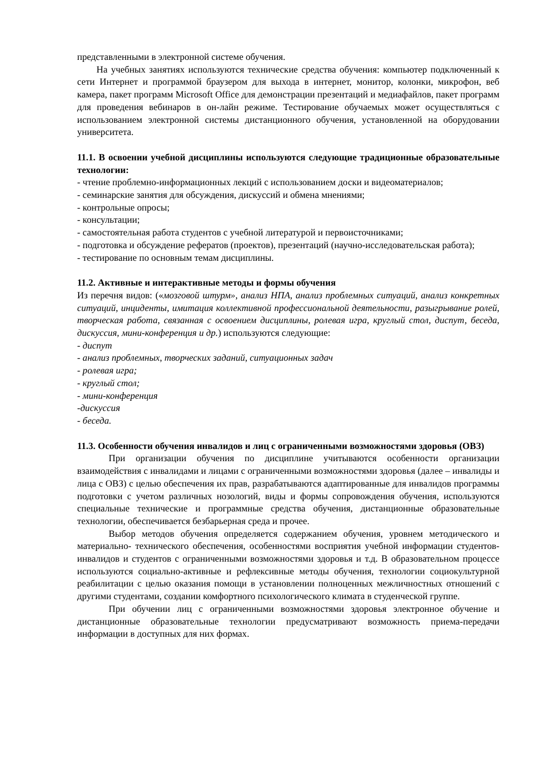представленными в электронной системе обучения.
На учебных занятиях используются технические средства обучения: компьютер подключенный к сети Интернет и программой браузером для выхода в интернет, монитор, колонки, микрофон, веб камера, пакет программ Microsoft Office для демонстрации презентаций и медиафайлов, пакет программ для проведения вебинаров в он-лайн режиме. Тестирование обучаемых может осуществляться с использованием электронной системы дистанционного обучения, установленной на оборудовании университета.
11.1. В освоении учебной дисциплины используются следующие традиционные образовательные технологии:
- чтение проблемно-информационных лекций с использованием доски и видеоматериалов;
- семинарские занятия для обсуждения, дискуссий и обмена мнениями;
- контрольные опросы;
- консультации;
- самостоятельная работа студентов с учебной литературой и первоисточниками;
- подготовка и обсуждение рефератов (проектов), презентаций (научно-исследовательская работа);
- тестирование по основным темам дисциплины.
11.2. Активные и интерактивные методы и формы обучения
Из перечня видов: («мозговой штурм», анализ НПА, анализ проблемных ситуаций, анализ конкретных ситуаций, инциденты, имитация коллективной профессиональной деятельности, разыгрывание ролей, творческая работа, связанная с освоением дисциплины, ролевая игра, круглый стол, диспут, беседа, дискуссия, мини-конференция и др.) используются следующие:
- диспут
- анализ проблемных, творческих заданий, ситуационных задач
- ролевая игра;
- круглый стол;
- мини-конференция
-дискуссия
- беседа.
11.3. Особенности обучения инвалидов и лиц с ограниченными возможностями здоровья (ОВЗ)
При организации обучения по дисциплине учитываются особенности организации взаимодействия с инвалидами и лицами с ограниченными возможностями здоровья (далее – инвалиды и лица с ОВЗ) с целью обеспечения их прав, разрабатываются адаптированные для инвалидов программы подготовки с учетом различных нозологий, виды и формы сопровождения обучения, используются специальные технические и программные средства обучения, дистанционные образовательные технологии, обеспечивается безбарьерная среда и прочее.
Выбор методов обучения определяется содержанием обучения, уровнем методического и материально- технического обеспечения, особенностями восприятия учебной информации студентов-инвалидов и студентов с ограниченными возможностями здоровья и т.д. В образовательном процессе используются социально-активные и рефлексивные методы обучения, технологии социокультурной реабилитации с целью оказания помощи в установлении полноценных межличностных отношений с другими студентами, создании комфортного психологического климата в студенческой группе.
При обучении лиц с ограниченными возможностями здоровья электронное обучение и дистанционные образовательные технологии предусматривают возможность приема-передачи информации в доступных для них формах.